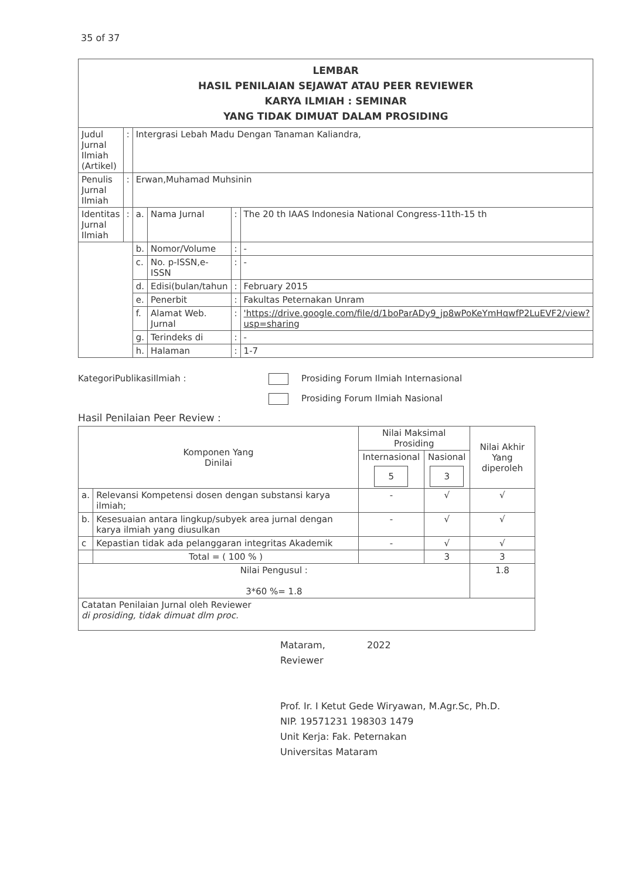35 of 37
| LEMBAR HASIL PENILAIAN SEJAWAT ATAU PEER REVIEWER KARYA ILMIAH : SEMINAR YANG TIDAK DIMUAT DALAM PROSIDING | | | | | |
| Judul Jurnal Ilmiah (Artikel) | : | Intergrasi Lebah Madu Dengan Tanaman Kaliandra, | | | |
| Penulis Jurnal Ilmiah | : | Erwan,Muhamad Muhsinin | | | |
| Identitas Jurnal Ilmiah | : | a. | Nama Jurnal | : | The 20 th IAAS Indonesia National Congress-11th-15 th |
| | | b. | Nomor/Volume | : | - |
| | | c. | No. p-ISSN,e-ISSN | : | - |
| | | d. | Edisi(bulan/tahun | : | February 2015 |
| | | e. | Penerbit | : | Fakultas Peternakan Unram |
| | | f. | Alamat Web. Jurnal | : | 'https://drive.google.com/file/d/1boParADy9_jp8wPoKeYmHqwfP2LuEVF2/view?usp=sharing |
| | | g. | Terindeks di | : | - |
| | | h. | Halaman | : | 1-7 |
KategoriPublikasiIlmiah : Prosiding Forum Ilmiah Internasional
Prosiding Forum Ilmiah Nasional
Hasil Penilaian Peer Review :
| Komponen Yang Dinilai | | Nilai Maksimal Prosiding | | Nilai Akhir Yang diperoleh |
| --- | --- | --- | --- | --- |
| | | Internasional 5 | Nasional 3 | |
| a. | Relevansi Kompetensi dosen dengan substansi karya ilmiah; | - | √ | √ |
| b. | Kesesuaian antara lingkup/subyek area jurnal dengan karya ilmiah yang diusulkan | - | √ | √ |
| c | Kepastian tidak ada pelanggaran integritas Akademik | - | √ | √ |
| | Total = ( 100 % ) | | 3 | 3 |
| Nilai Pengusul : 3*60 %= 1.8 | | | | 1.8 |
| Catatan Penilaian Jurnal oleh Reviewer di prosiding, tidak dimuat dlm proc. | | | | |
Mataram, 2022
Reviewer
Prof. Ir. I Ketut Gede Wiryawan, M.Agr.Sc, Ph.D.
NIP. 19571231 198303 1479
Unit Kerja: Fak. Peternakan
Universitas Mataram